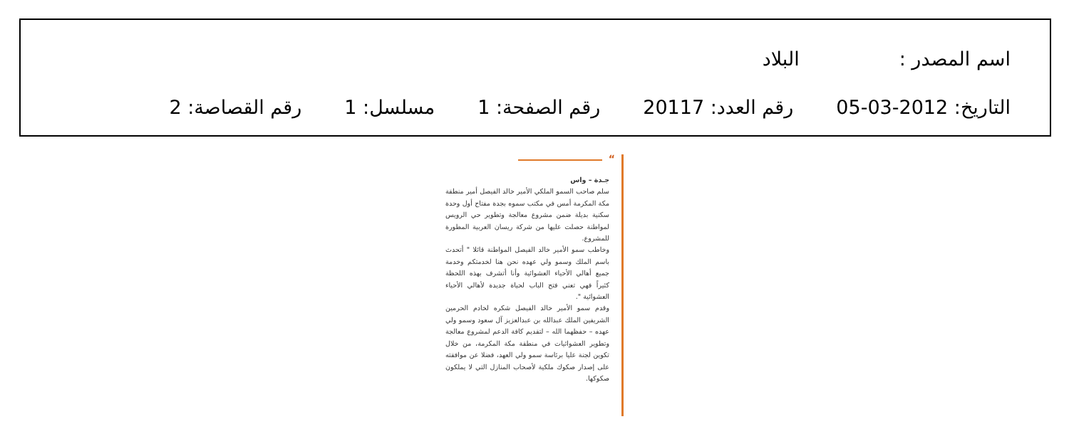اسم المصدر : البلاد
التاريخ: 2012-03-05 رقم العدد: 20117 رقم الصفحة: 1 مسلسل: 1 رقم القصاصة: 2
“
جـدة – واس
سلم صاحب السمو الملكي الأمير خالد الفيصل أمير منطقة مكة المكرمة أمس في مكتب سموه بجدة مفتاح أول وحدة سكنية بديلة ضمن مشروع معالجة وتطوير حي الرويس لمواطنة حصلت عليها من شركة ريسان العربية المطورة للمشروع.
وخاطب سمو الأمير خالد الفيصل المواطنة قائلا " أتحدث باسم الملك وسمو ولي عهده نحن هنا لخدمتكم وخدمة جميع أهالي الأحياء العشوائية وأنا أتشرف بهذه اللحظة كثيراً فهي تعني فتح الباب لحياة جديدة لأهالي الأحياء العشوائية ".
وقدم سمو الأمير خالد الفيصل شكره لخادم الحرمين الشريفين الملك عبدالله بن عبدالعزيز آل سعود وسمو ولي عهده – حفظهما الله – لتقديم كافة الدعم لمشروع معالجة وتطوير العشوائيات في منطقة مكة المكرمة، من خلال تكوين لجنة عليا برئاسة سمو ولي العهد، فضلا عن موافقته على إصدار صكوك ملكية لأصحاب المنازل التي لا يملكون صكوكها.